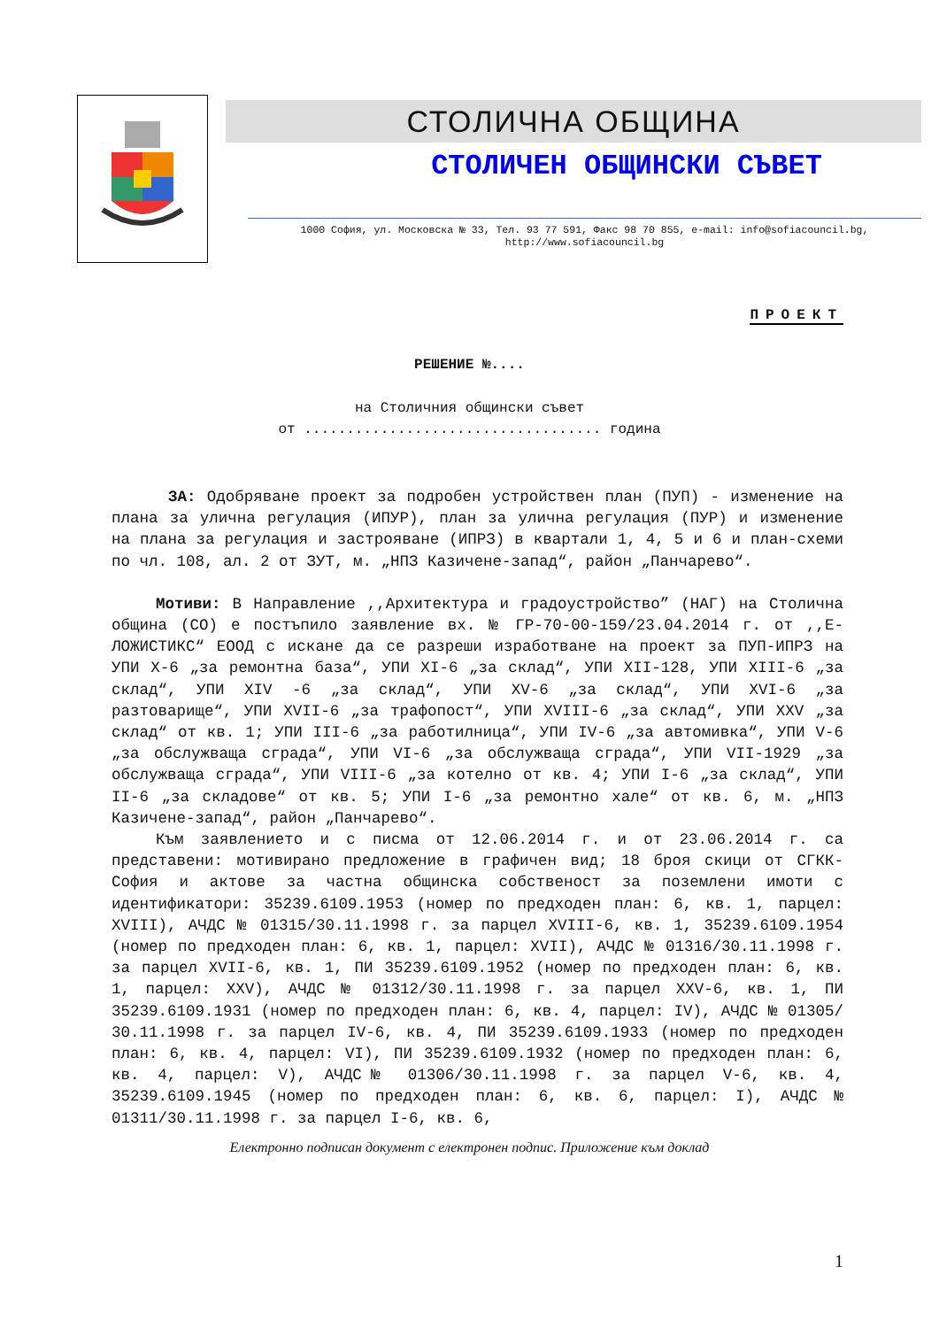СТОЛИЧНА ОБЩИНА
СТОЛИЧЕН ОБЩИНСКИ СЪВЕТ
1000 София, ул. Московска № 33, Тел. 93 77 591, Факс 98 70 855, e-mail: info@sofiacouncil.bg,
http://www.sofiacouncil.bg
ПРОЕКТ
РЕШЕНИЕ №....
на Столичния общински съвет
от ................................... година
ЗА: Одобряване проект за подробен устройствен план (ПУП) - изменение на плана за улична регулация (ИПУР), план за улична регулация (ПУР) и изменение на плана за регулация и застрояване (ИПРЗ) в квартали 1, 4, 5 и 6 и план-схеми по чл. 108, ал. 2 от ЗУТ, м. „НПЗ Казичене-запад“, район „Панчарево“.
Мотиви: В Направление ,,Архитектура и градоустройство” (НАГ) на Столична община (СО) е постъпило заявление вх. № ГР-70-00-159/23.04.2014 г. от ,,Е-ЛОЖИСТИКС“ ЕООД с искане да се разреши изработване на проект за ПУП-ИПРЗ на УПИ X-6 „за ремонтна база“, УПИ XI-6 „за склад“, УПИ XII-128, УПИ XIII-6 „за склад“, УПИ XIV -6 „за склад“, УПИ XV-6 „за склад“, УПИ XVI-6 „за разтоварище“, УПИ XVII-6 „за трафопост“, УПИ XVIII-6 „за склад“, УПИ XXV „за склад“ от кв. 1; УПИ III-6 „за работилница“, УПИ IV-6 „за автомивка“, УПИ V-6 „за обслужваща сграда“, УПИ VI-6 „за обслужваща сграда“, УПИ VII-1929 „за обслужваща сграда“, УПИ VIII-6 „за котелно от кв. 4; УПИ I-6 „за склад“, УПИ II-6 „за складове“ от кв. 5; УПИ I-6 „за ремонтно хале“ от кв. 6, м. „НПЗ Казичене-запад“, район „Панчарево“.
Към заявлението и с писма от 12.06.2014 г. и от 23.06.2014 г. са представени: мотивирано предложение в графичен вид; 18 броя скици от СГКК-София и актове за частна общинска собственост за поземлени имоти с идентификатори: 35239.6109.1953 (номер по предходен план: 6, кв. 1, парцел: XVIII), АЧДС № 01315/30.11.1998 г. за парцел XVIII-6, кв. 1, 35239.6109.1954 (номер по предходен план: 6, кв. 1, парцел: XVII), АЧДС № 01316/30.11.1998 г. за парцел XVII-6, кв. 1, ПИ 35239.6109.1952 (номер по предходен план: 6, кв. 1, парцел: XXV), АЧДС № 01312/30.11.1998 г. за парцел XXV-6, кв. 1, ПИ 35239.6109.1931 (номер по предходен план: 6, кв. 4, парцел: IV), АЧДС № 01305/ 30.11.1998 г. за парцел IV-6, кв. 4, ПИ 35239.6109.1933 (номер по предходен план: 6, кв. 4, парцел: VI), ПИ 35239.6109.1932 (номер по предходен план: 6, кв. 4, парцел: V), АЧДС№ 01306/30.11.1998 г. за парцел V-6, кв. 4, 35239.6109.1945 (номер по предходен план: 6, кв. 6, парцел: I), АЧДС № 01311/30.11.1998 г. за парцел I-6, кв. 6,
Електронно подписан документ с електронен подпис. Приложение към доклад
1